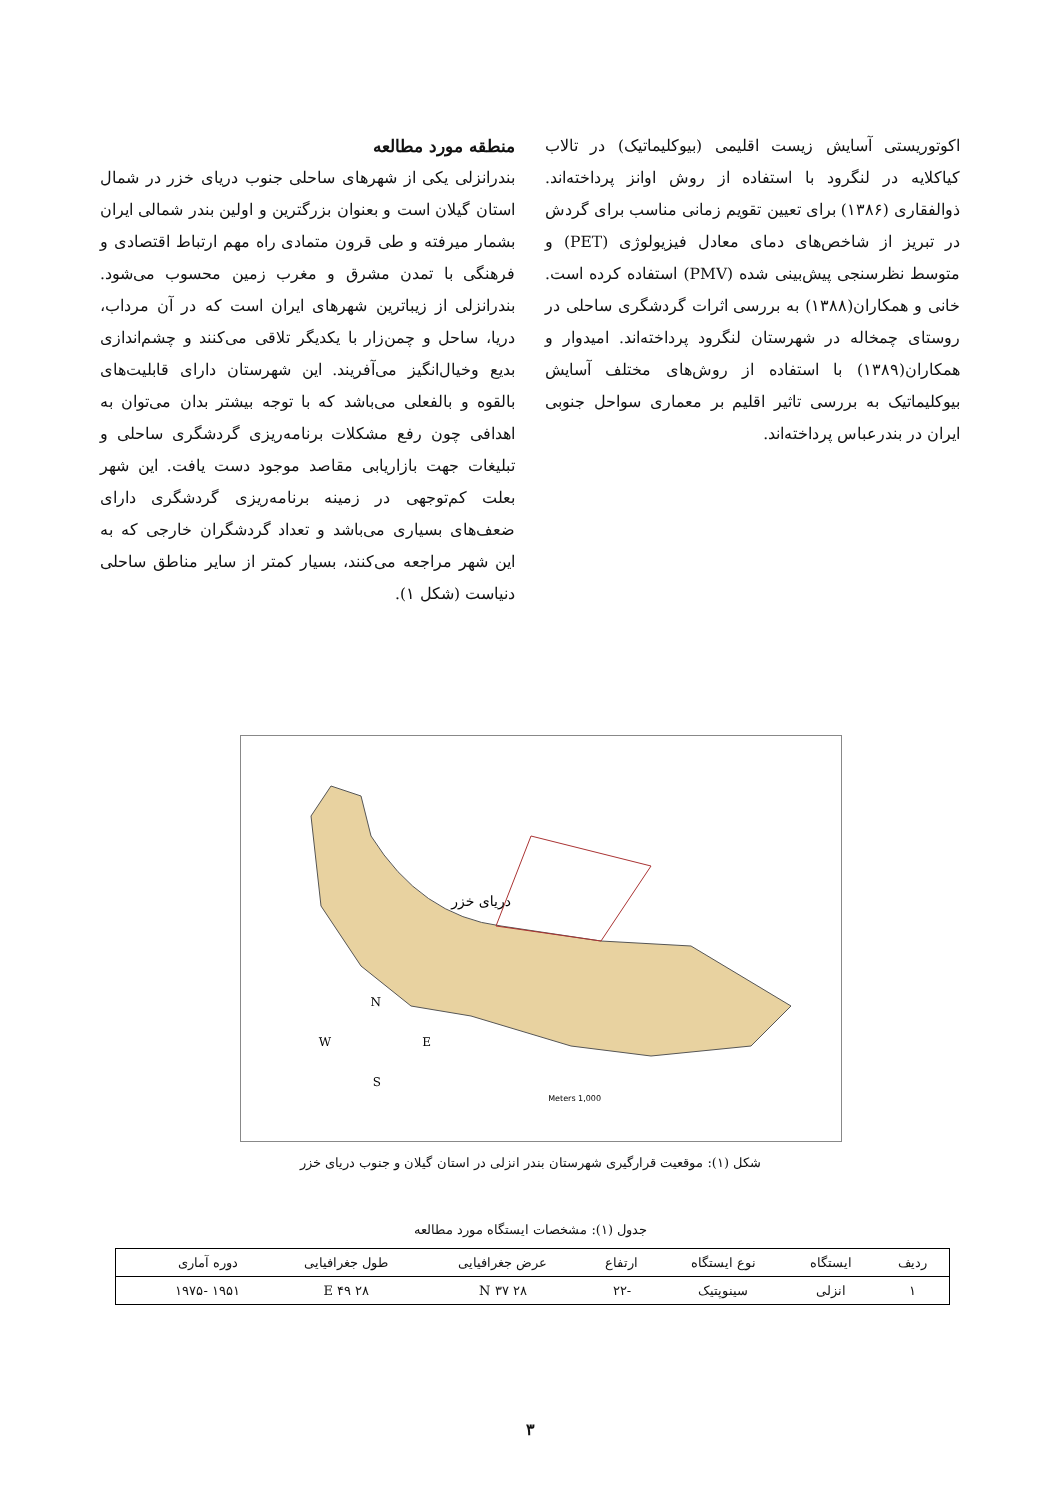اکوتوریستی آسایش زیست اقلیمی (بیوکلیماتیک) در تالاب کیاکلایه در لنگرود با استفاده از روش اوانز پرداخته‌اند. ذوالفقاری (۱۳۸۶) برای تعیین تقویم زمانی مناسب برای گردش در تبریز از شاخص‌های دمای معادل فیزیولوژی (PET) و متوسط نظرسنجی پیش‌بینی شده (PMV) استفاده کرده است. خانی و همکاران(۱۳۸۸) به بررسی اثرات گردشگری ساحلی در روستای چمخاله در شهرستان لنگرود پرداخته‌اند. امیدوار و همکاران(۱۳۸۹) با استفاده از روش‌های مختلف آسایش بیوکلیماتیک به بررسی تاثیر اقلیم بر معماری سواحل جنوبی ایران در بندرعباس پرداخته‌اند.
منطقه مورد مطالعه
بندرانزلی یکی از شهرهای ساحلی جنوب دریای خزر در شمال استان گیلان است و بعنوان بزرگترین و اولین بندر شمالی ایران بشمار میرفته و طی قرون متمادی راه مهم ارتباط اقتصادی و فرهنگی با تمدن مشرق و مغرب زمین محسوب می‌شود. بندرانزلی از زیباترین شهرهای ایران است که در آن مرداب، دریا، ساحل و چمن‌زار با یکدیگر تلاقی می‌کنند و چشم‌اندازی بدیع وخیال‌انگیز می‌آفریند. این شهرستان دارای قابلیت‌های بالقوه و بالفعلی می‌باشد که با توجه بیشتر بدان می‌توان به اهدافی چون رفع مشکلات برنامه‌ریزی گردشگری ساحلی و تبلیغات جهت بازاریابی مقاصد موجود دست یافت. این شهر بعلت کم‌توجهی در زمینه برنامه‌ریزی گردشگری دارای ضعف‌های بسیاری می‌باشد و تعداد گردشگران خارجی که به این شهر مراجعه می‌کنند، بسیار کمتر از سایر مناطق ساحلی دنیاست (شکل ۱).
دریای خزر
N
W
E
S
1,000 Meters
شکل (۱): موقعیت قرارگیری شهرستان بندر انزلی در استان گیلان و جنوب دریای خزر
جدول (۱): مشخصات ایستگاه مورد مطالعه
| ردیف | ایستگاه | نوع ایستگاه | ارتفاع | عرض جغرافیایی | طول جغرافیایی | دوره آماری | |
| --- | --- | --- | --- | --- | --- | --- | --- |
| ۱ | انزلی | سینوپتیک | -۲۲ | N ۳۷ ۲۸ | E ۴۹ ۲۸ | ۱۹۵۱ -۱۹۷۵ | |
۳